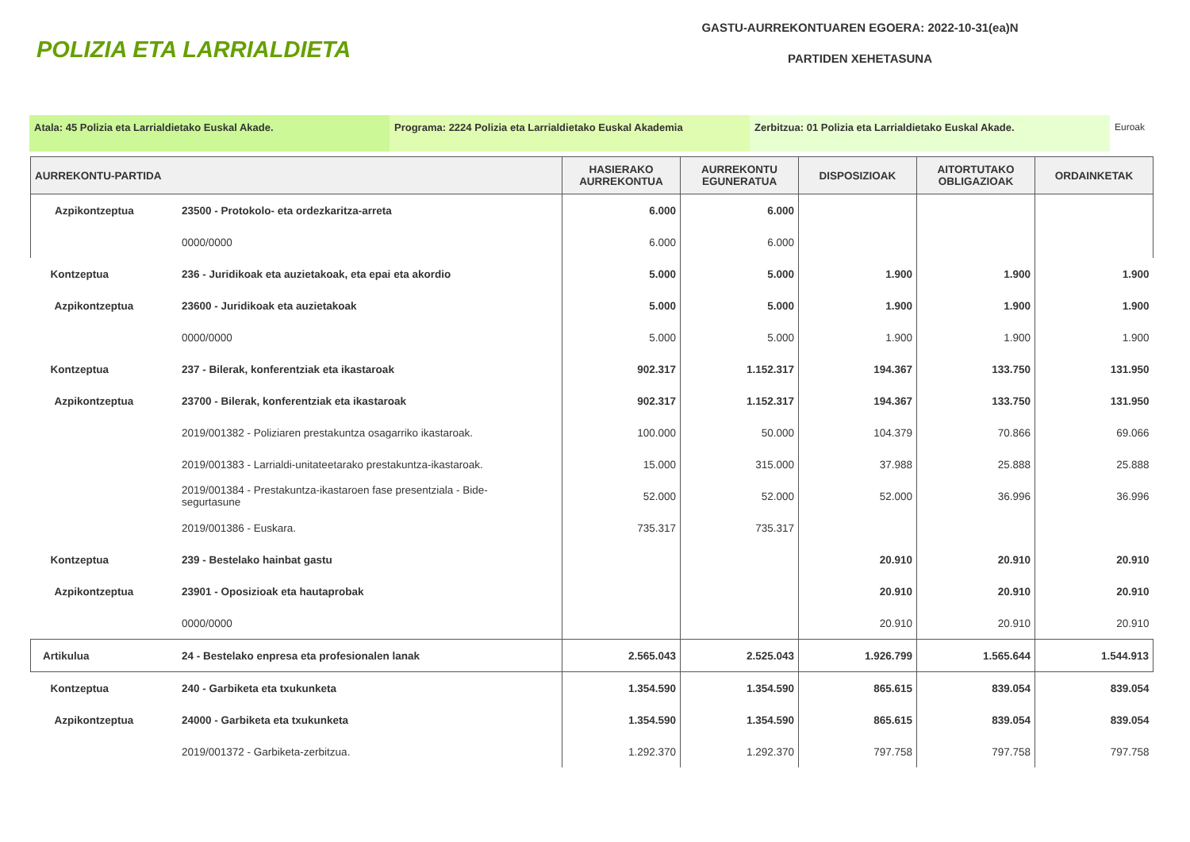POLIZIA ETA LARRIALDIETA
GASTU-AURREKONTUAREN EGOERA: 2022-10-31(ea)N
PARTIDEN XEHETASUNA
Atala: 45 Polizia eta Larrialdietako Euskal Akade. Programa: 2224 Polizia eta Larrialdietako Euskal Akademia Zerbitzua: 01 Polizia eta Larrialdietako Euskal Akade. Euroak
| AURREKONTU-PARTIDA | | HASIERAKO AURREKONTUA | AURREKONTU EGUNERATUA | DISPOSIZIOAK | AITORTUTAKO OBLIGAZIOAK | ORDAINKETAK |
| --- | --- | --- | --- | --- | --- | --- |
| Azpikontzeptua | 23500 - Protokolo- eta ordezkaritza-arreta | 6.000 | 6.000 | | | |
| | 0000/0000 | 6.000 | 6.000 | | | |
| Kontzeptua | 236 - Juridikoak eta auzietakoak, eta epai eta akordio | 5.000 | 5.000 | 1.900 | 1.900 | 1.900 |
| Azpikontzeptua | 23600 - Juridikoak eta auzietakoak | 5.000 | 5.000 | 1.900 | 1.900 | 1.900 |
| | 0000/0000 | 5.000 | 5.000 | 1.900 | 1.900 | 1.900 |
| Kontzeptua | 237 - Bilerak, konferentziak eta ikastaroak | 902.317 | 1.152.317 | 194.367 | 133.750 | 131.950 |
| Azpikontzeptua | 23700 - Bilerak, konferentziak eta ikastaroak | 902.317 | 1.152.317 | 194.367 | 133.750 | 131.950 |
| | 2019/001382 - Poliziaren prestakuntza osagarriko ikastaroak. | 100.000 | 50.000 | 104.379 | 70.866 | 69.066 |
| | 2019/001383 - Larrialdi-unitateetarako prestakuntza-ikastaroak. | 15.000 | 315.000 | 37.988 | 25.888 | 25.888 |
| | 2019/001384 - Prestakuntza-ikastaroen fase presentziala - Bide- segurtasune | 52.000 | 52.000 | 52.000 | 36.996 | 36.996 |
| | 2019/001386 - Euskara. | 735.317 | 735.317 | | | |
| Kontzeptua | 239 - Bestelako hainbat gastu | | | 20.910 | 20.910 | 20.910 |
| Azpikontzeptua | 23901 - Oposizioak eta hautaprobak | | | 20.910 | 20.910 | 20.910 |
| | 0000/0000 | | | 20.910 | 20.910 | 20.910 |
| Artikulua | 24 - Bestelako enpresa eta profesionalen lanak | 2.565.043 | 2.525.043 | 1.926.799 | 1.565.644 | 1.544.913 |
| Kontzeptua | 240 - Garbiketa eta txukunketa | 1.354.590 | 1.354.590 | 865.615 | 839.054 | 839.054 |
| Azpikontzeptua | 24000 - Garbiketa eta txukunketa | 1.354.590 | 1.354.590 | 865.615 | 839.054 | 839.054 |
| | 2019/001372 - Garbiketa-zerbitzua. | 1.292.370 | 1.292.370 | 797.758 | 797.758 | 797.758 |